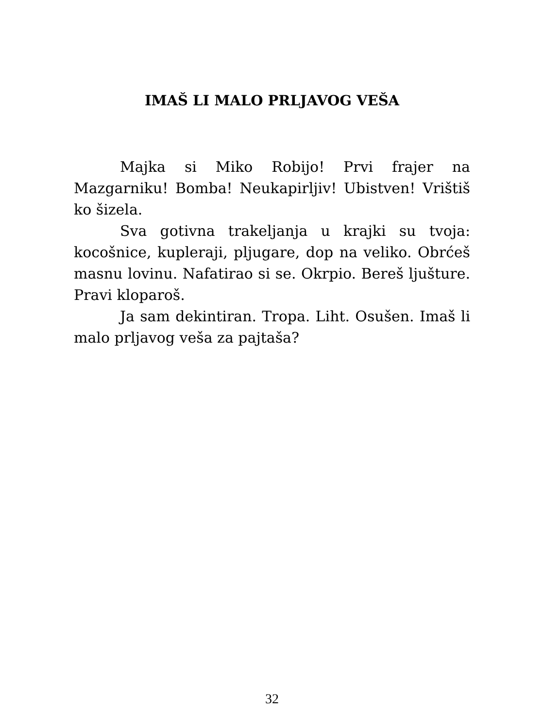IMAŠ LI MALO PRLJAVOG VEŠA
Majka si Miko Robijo! Prvi frajer na Mazgarniku! Bomba! Neukapirljiv! Ubistven! Vrištiš ko šizela.
Sva gotivna trakeljanja u krajki su tvoja: kocošnice, kupleraji, pljugare, dop na veliko. Obrćeš masnu lovinu. Nafatirao si se. Okrpio. Bereš ljušture. Pravi kloparoš.
Ja sam dekintiran. Tropa. Liht. Osušen. Imaš li malo prljavog veša za pajtaša?
32